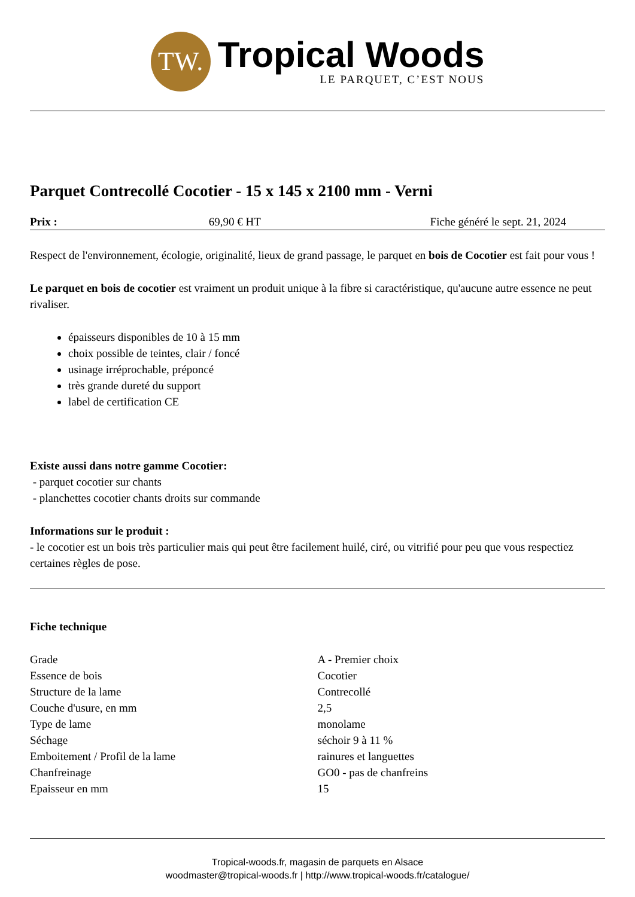TW.
Tropical Woods
LE PARQUET, C’EST NOUS
Parquet Contrecollé Cocotier - 15 x 145 x 2100 mm - Verni
Prix : 69,90 € HT Fiche généré le sept. 21, 2024
Respect de l'environnement, écologie, originalité, lieux de grand passage, le parquet en bois de Cocotier est fait pour vous !
Le parquet en bois de cocotier est vraiment un produit unique à la fibre si caractéristique, qu'aucune autre essence ne peut rivaliser.
épaisseurs disponibles de 10 à 15 mm
choix possible de teintes, clair / foncé
usinage irréprochable, préponcé
très grande dureté du support
label de certification CE
Existe aussi dans notre gamme Cocotier:
- parquet cocotier sur chants
- planchettes cocotier chants droits sur commande
Informations sur le produit :
- le cocotier est un bois très particulier mais qui peut être facilement huilé, ciré, ou vitrifié pour peu que vous respectiez certaines règles de pose.
Fiche technique
| Grade | A - Premier choix |
| Essence de bois | Cocotier |
| Structure de la lame | Contrecollé |
| Couche d'usure, en mm | 2,5 |
| Type de lame | monolame |
| Séchage | séchoir 9 à 11 % |
| Emboitement / Profil de la lame | rainures et languettes |
| Chanfreinage | GO0 - pas de chanfreins |
| Epaisseur en mm | 15 |
Tropical-woods.fr, magasin de parquets en Alsace
woodmaster@tropical-woods.fr | http://www.tropical-woods.fr/catalogue/